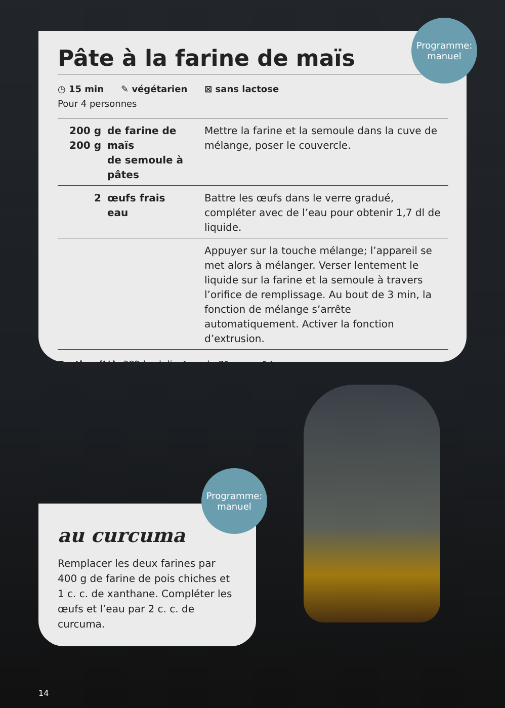Pâte à la farine de maïs
◷ 15 min ✎ végétarien ⊠ sans lactose
Pour 4 personnes
| 200 g 200 g | de farine de maïs de semoule à pâtes | Mettre la farine et la semoule dans la cuve de mélange, poser le couvercle. |
| 2 | œufs frais eau | Battre les œufs dans le verre gradué, compléter avec de l’eau pour obtenir 1,7 dl de liquide. |
| | | Appuyer sur la touche mélange; l’appareil se met alors à mélanger. Verser lentement le liquide sur la farine et la semoule à travers l’orifice de remplissage. Au bout de 3 min, la fonction de mélange s’arrête automatiquement. Activer la fonction d’extrusion. |
Portion (¼): 382 kcal, lip 4 g, glu 71 g, pro 14 g
Programme:
manuel
au curcuma
Remplacer les deux farines par 400 g de farine de pois chiches et 1 c. c. de xanthane. Compléter les œufs et l’eau par 2 c. c. de curcuma.
Programme:
manuel
14